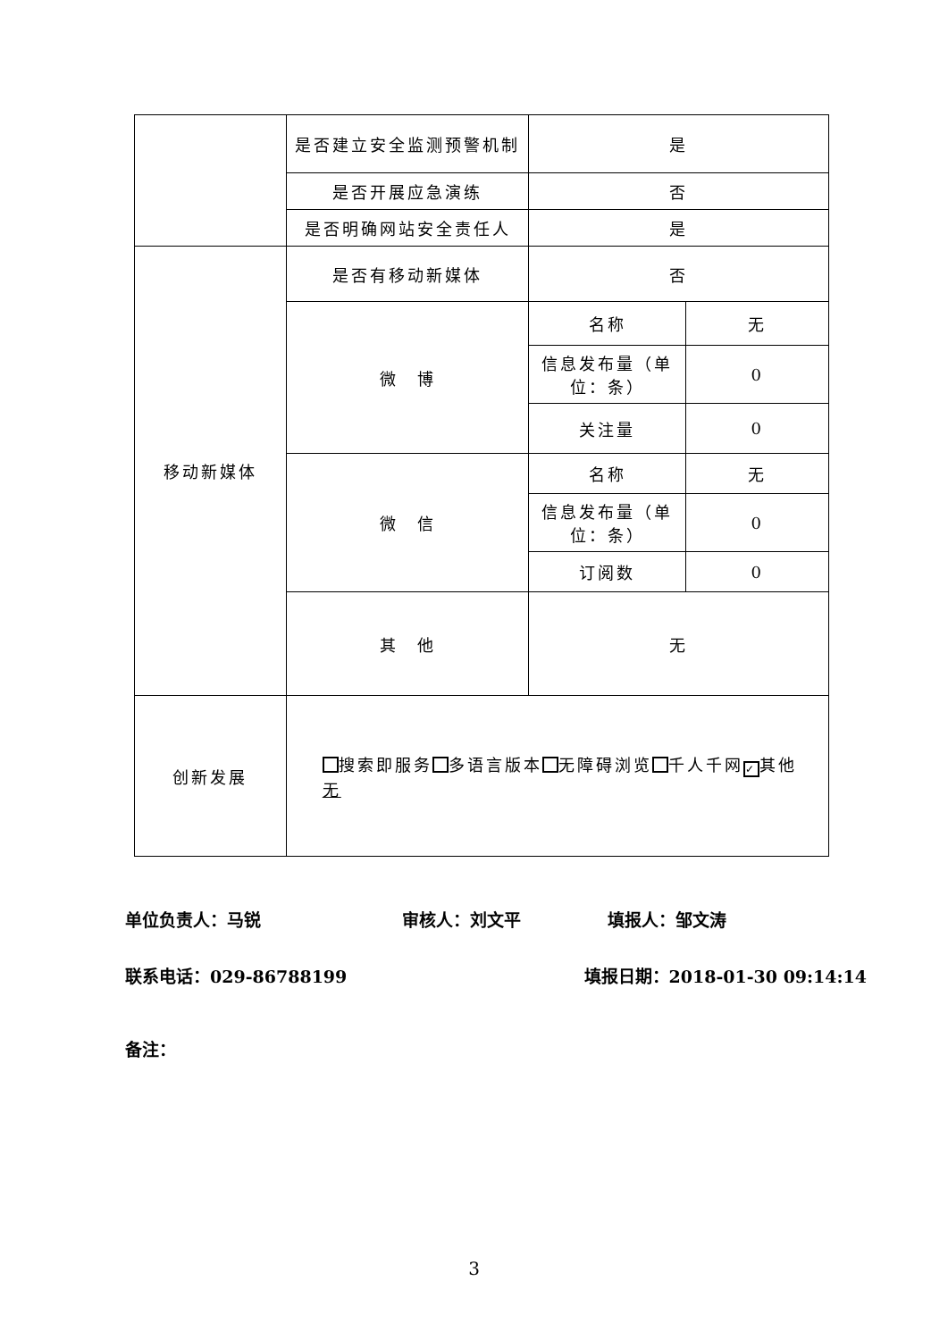| | 是否建立安全监测预警机制 | 是 | |
| | 是否开展应急演练 | 否 | |
| | 是否明确网站安全责任人 | 是 | |
| 移动新媒体 | 是否有移动新媒体 | 否 | |
| | 微 博 | 名称 | 无 |
| | | 信息发布量（单位：条） | 0 |
| | | 关注量 | 0 |
| | 微 信 | 名称 | 无 |
| | | 信息发布量（单位：条） | 0 |
| | | 订阅数 | 0 |
| | 其 他 | 无 | |
| 创新发展 | 搜索即服务 多语言版本 无障碍浏览 千人千网 ✓ 其他 无 | | |
单位负责人：马锐 审核人：刘文平 填报人：邹文涛
联系电话：029-86788199 填报日期：2018-01-30 09:14:14
备注：
3